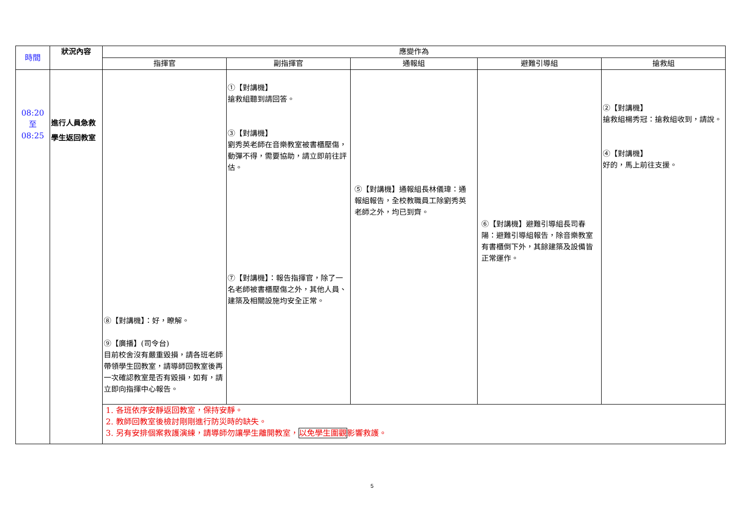| 時間 | 狀況內容 | 應變作為 | | | | |
| --- | --- | --- | --- | --- | --- | --- |
| | | 指揮官 | 副指揮官 | 通報組 | 避難引導組 | 搶救組 |
| 08:20 至 08:25 | 進行人員急救 學生返回教室 | ⑧【對講機】：好，瞭解。 ⑨【廣播】(司令台) 目前校舍沒有嚴重毀損，請各班老師帶領學生回教室，請導師回教室後再一次確認教室是否有毀損，如有，請立即向指揮中心報告。 | ①【對講機】 搶救組聽到請回答。 ③【對講機】 劉秀英老師在音樂教室被書櫃壓傷，動彈不得，需要協助，請立即前往評估。 ⑦【對講機】：報告指揮官，除了一名老師被書櫃壓傷之外，其他人員、建築及相關設施均安全正常。 | ⑤【對講機】通報組長林儀瑋：通報組報告，全校教職員工除劉秀英老師之外，均已到齊。 | ⑥【對講機】避難引導組長司春陽：避難引導組報告，除音樂教室有書櫃倒下外，其餘建築及設備皆正常運作。 | ②【對講機】 搶救組楊秀冠：搶救組收到，請說。 ④【對講機】 好的，馬上前往支援。 |
| | | 1. 各班依序安靜返回教室，保持安靜。 2. 教師回教室後檢討剛剛進行防災時的缺失。 3. 另有安排個案救護演練，請導師勿讓學生離開教室， 以免學生圍觀 影響救護。 | | | | |
5